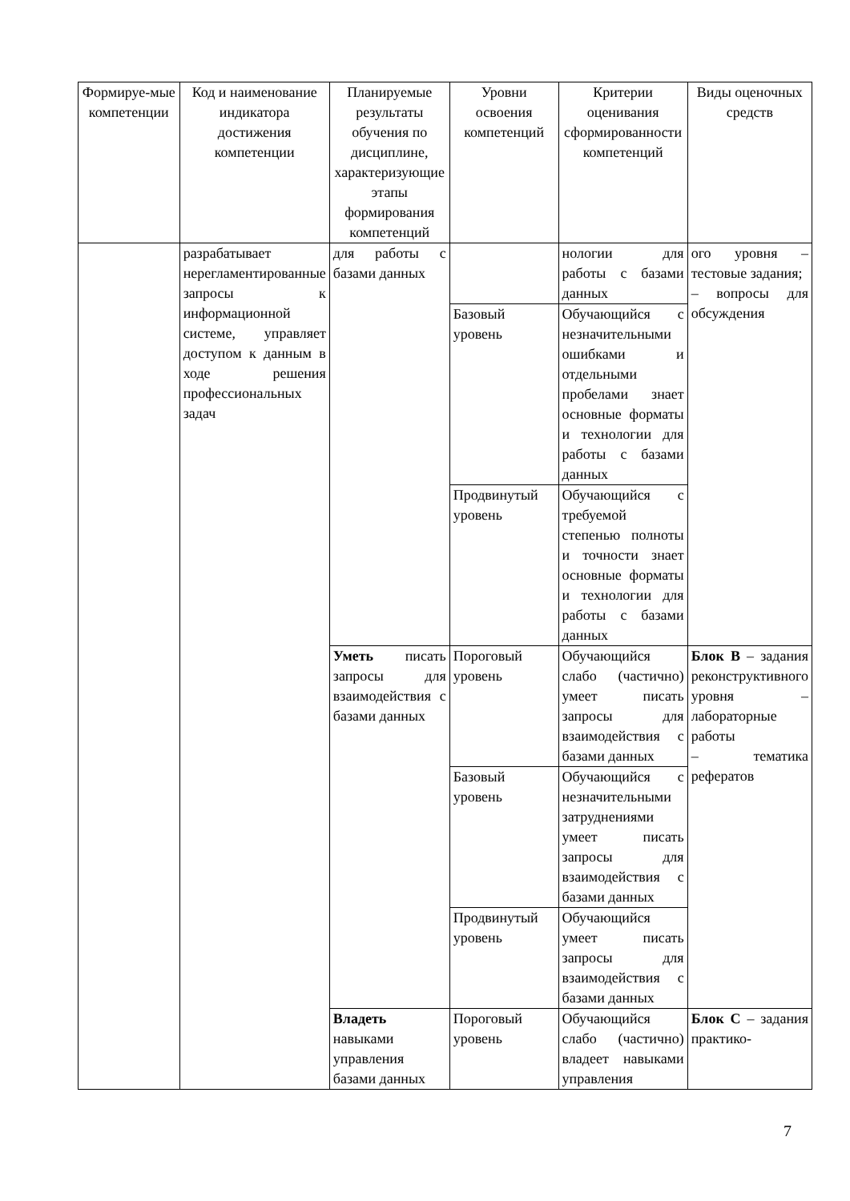| Формируе-мые компетенции | Код и наименование индикатора достижения компетенции | Планируемые результаты обучения по дисциплине, характеризующие этапы формирования компетенций | Уровни освоения компетенций | Критерии оценивания сформированности компетенций | Виды оценочных средств |
| --- | --- | --- | --- | --- | --- |
| | разрабатывает нерегламентированные запросы к информационной системе, управляет доступом к данным в ходе решения профессиональных задач | для работы с базами данных | | нологии для работы с базами данных | ого уровня – тестовые задания; – вопросы для обсуждения |
| | | | Базовый уровень | Обучающийся с незначительными ошибками и отдельными пробелами знает основные форматы и технологии для работы с базами данных | |
| | | | Продвинутый уровень | Обучающийся с требуемой степенью полноты и точности знает основные форматы и технологии для работы с базами данных | |
| | | Уметь писать запросы для взаимодействия с базами данных | Пороговый уровень | Обучающийся слабо (частично) умеет писать запросы для взаимодействия с базами данных | Блок В – задания реконструктивного уровня – лабораторные работы – тематика рефератов |
| | | | Базовый уровень | Обучающийся с незначительными затруднениями умеет писать запросы для взаимодействия с базами данных | |
| | | | Продвинутый уровень | Обучающийся умеет писать запросы для взаимодействия с базами данных | |
| | | Владеть навыками управления базами данных | Пороговый уровень | Обучающийся слабо (частично) владеет навыками управления | Блок С – задания практико- |
7